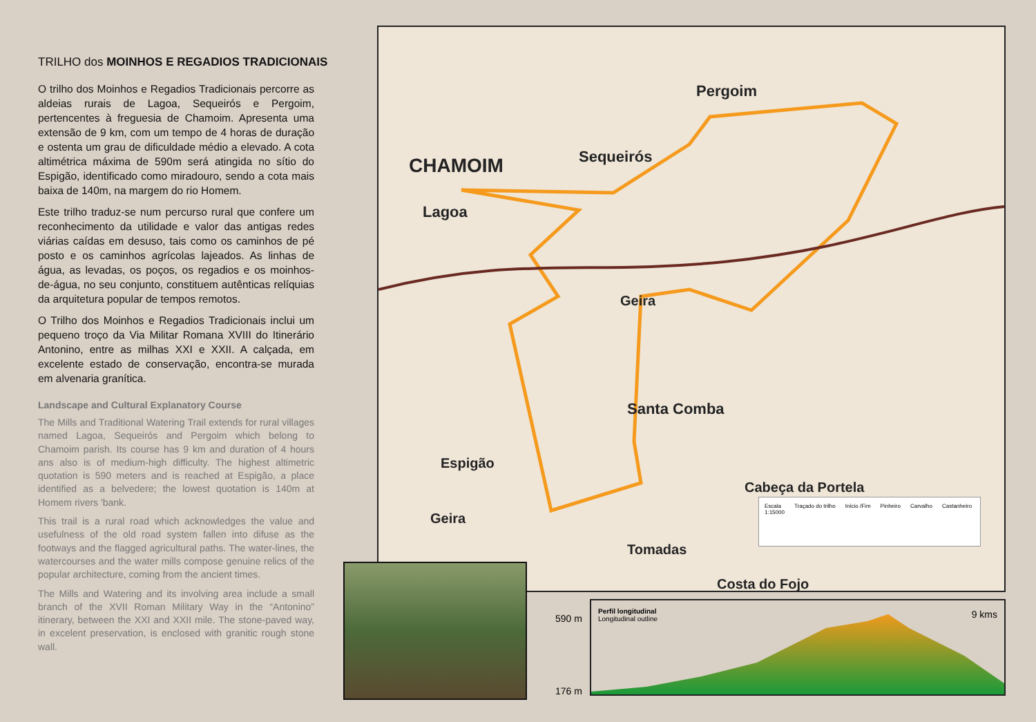TRILHO dos MOINHOS E REGADIOS TRADICIONAIS
O trilho dos Moinhos e Regadios Tradicionais percorre as aldeias rurais de Lagoa, Sequeirós e Pergoim, pertencentes à freguesia de Chamoim. Apresenta uma extensão de 9 km, com um tempo de 4 horas de duração e ostenta um grau de dificuldade médio a elevado. A cota altimétrica máxima de 590m será atingida no sítio do Espigão, identificado como miradouro, sendo a cota mais baixa de 140m, na margem do rio Homem.
Este trilho traduz-se num percurso rural que confere um reconhecimento da utilidade e valor das antigas redes viárias caídas em desuso, tais como os caminhos de pé posto e os caminhos agrícolas lajeados. As linhas de água, as levadas, os poços, os regadios e os moinhos-de-água, no seu conjunto, constituem autênticas relíquias da arquitetura popular de tempos remotos.
O Trilho dos Moinhos e Regadios Tradicionais inclui um pequeno troço da Via Militar Romana XVIII do Itinerário Antonino, entre as milhas XXI e XXII. A calçada, em excelente estado de conservação, encontra-se murada em alvenaria granítica.
Landscape and Cultural Explanatory Course
The Mills and Traditional Watering Trail extends for rural villages named Lagoa, Sequeirós and Pergoim which belong to Chamoim parish. Its course has 9 km and duration of 4 hours ans also is of medium-high difficulty. The highest altimetric quotation is 590 meters and is reached at Espigão, a place identified as a belvedere; the lowest quotation is 140m at Homem rivers 'bank.
This trail is a rural road which acknowledges the value and usefulness of the old road system fallen into difuse as the footways and the flagged agricultural paths. The water-lines, the watercourses and the water mills compose genuine relics of the popular architecture, coming from the ancient times.
The Mills and Watering and its involving area include a small branch of the XVII Roman Military Way in the “Antonino” itinerary, between the XXI and XXII mile. The stone-paved way, in excelent preservation, is enclosed with granitic rough stone wall.
CHAMOIM
Lagoa
Sequeirós
Pergoim
Geira
Santa Comba
Espigão
Geira
Cabeça da Portela
Tomadas
Costa do Fojo
Escala
1:15000
Traçado do trilho Início /Fim Pinheiro Carvalho Castanheiro
590 m
176 m
Perfil longitudinal
Longitudinal outline
9 kms